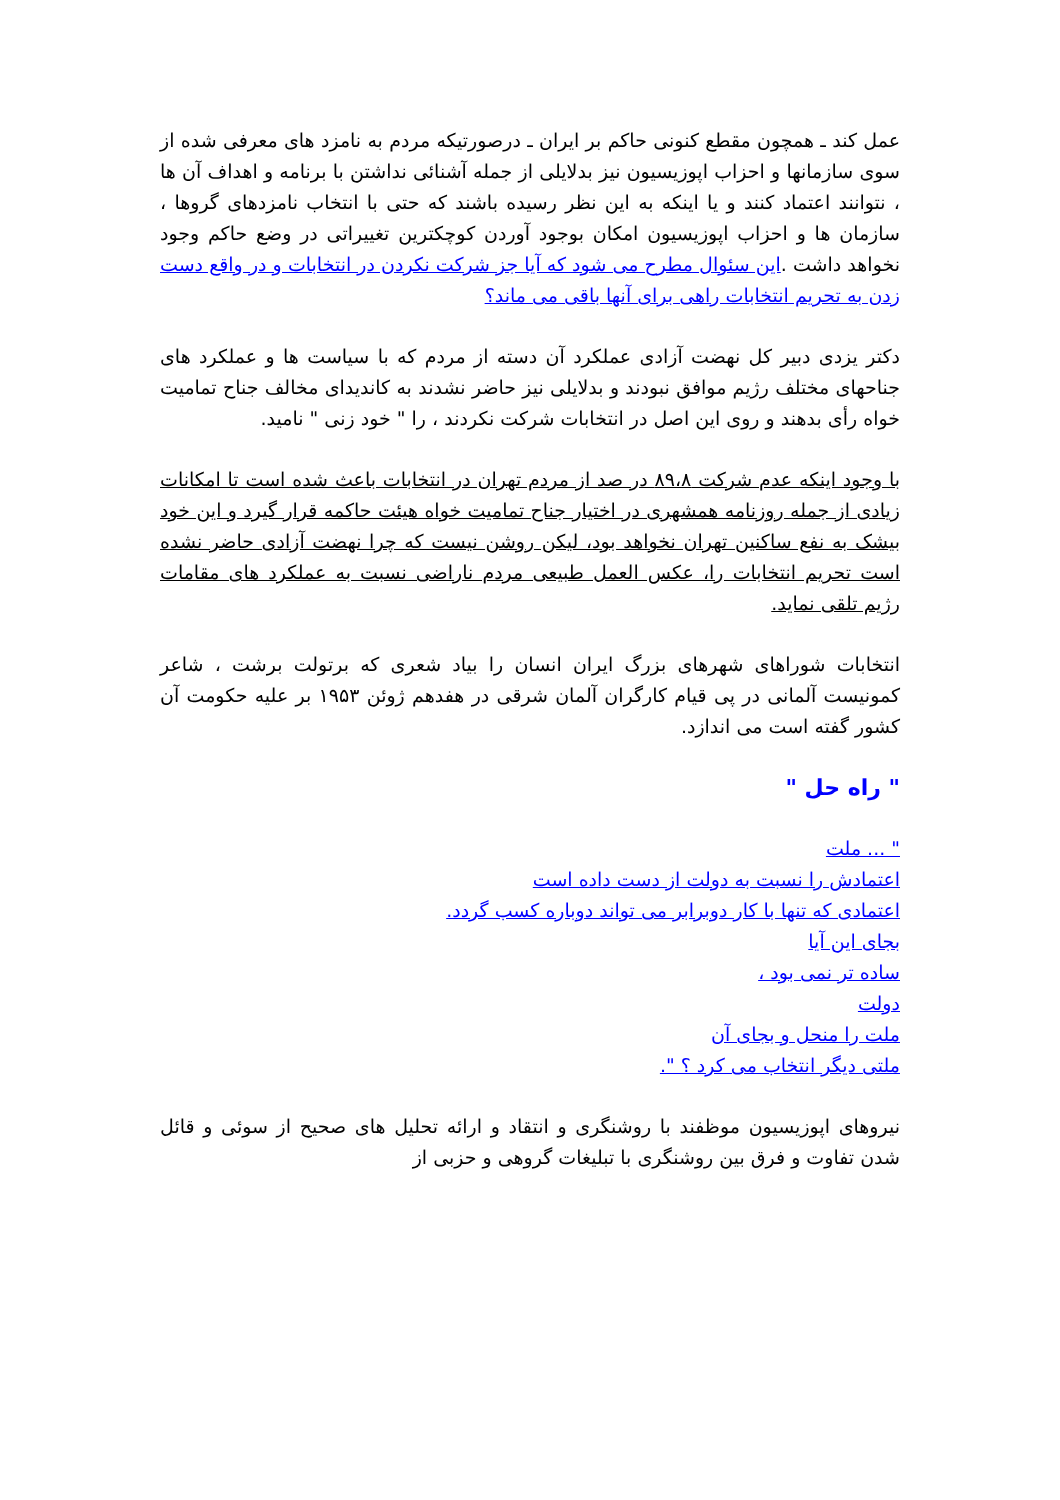عمل کند ـ همچون مقطع کنونی حاکم بر ایران ـ درصورتیکه مردم به نامزد های معرفی شده از سوی سازمانها و احزاب اپوزیسیون نیز بدلایلی از جمله آشنائی نداشتن با برنامه و اهداف آن ها ، نتوانند اعتماد کنند و یا اینکه به این نظر رسیده باشند که حتی با انتخاب نامزدهای گروها ، سازمان ها و احزاب اپوزیسیون امکان بوجود آوردن کوچکترین تغییراتی در وضع حاکم وجود نخواهد داشت .این سئوال مطرح می شود که آیا جز شرکت نکردن در انتخابات و در واقع دست زدن به تحریم انتخابات راهی برای آنها باقی می ماند؟
دکتر یزدی دبیر کل نهضت آزادی عملکرد آن دسته از مردم که با سیاست ها و عملکرد های جناحهای مختلف رژیم موافق نبودند و بدلایلی نیز حاضر نشدند به کاندیدای مخالف جناح تمامیت خواه رأی بدهند و روی این اصل در انتخابات شرکت نکردند ، را " خود زنی " نامید.
با وجود اینکه عدم شرکت ۸۹،۸ در صد از مردم تهران در انتخابات باعث شده است تا امکانات زیادی از جمله روزنامه همشهری در اختیار جناح تمامیت خواه هیئت حاکمه قرار گیرد و این خود بیشک به نفع ساکنین تهران نخواهد بود، لیکن روشن نیست که چرا نهضت آزادی حاضر نشده است تحریم انتخابات را، عکس العمل طبیعی مردم ناراضی نسبت به عملکرد های مقامات رژیم تلقی نماید.
انتخابات شوراهای شهرهای بزرگ ایران انسان را بیاد شعری که برتولت برشت ، شاعر کمونیست آلمانی در پی قیام کارگران آلمان شرقی در هفدهم ژوئن ۱۹۵۳ بر علیه حکومت آن کشور گفته است می اندازد.
" راه حل "
" ... ملت
اعتمادش را نسبت به دولت از دست داده است
اعتمادی که تنها با کار دوبرابر می تواند دوباره کسب گردد.
بجای این آیا
ساده تر نمی بود ،
دولت
ملت را منحل و بجای آن
ملتی دیگر انتخاب می کرد ؟ ".
نیروهای اپوزیسیون موظفند با روشنگری و انتقاد و ارائه تحلیل های صحیح از سوئی و قائل شدن تفاوت و فرق بین روشنگری با تبلیغات گروهی و حزبی از